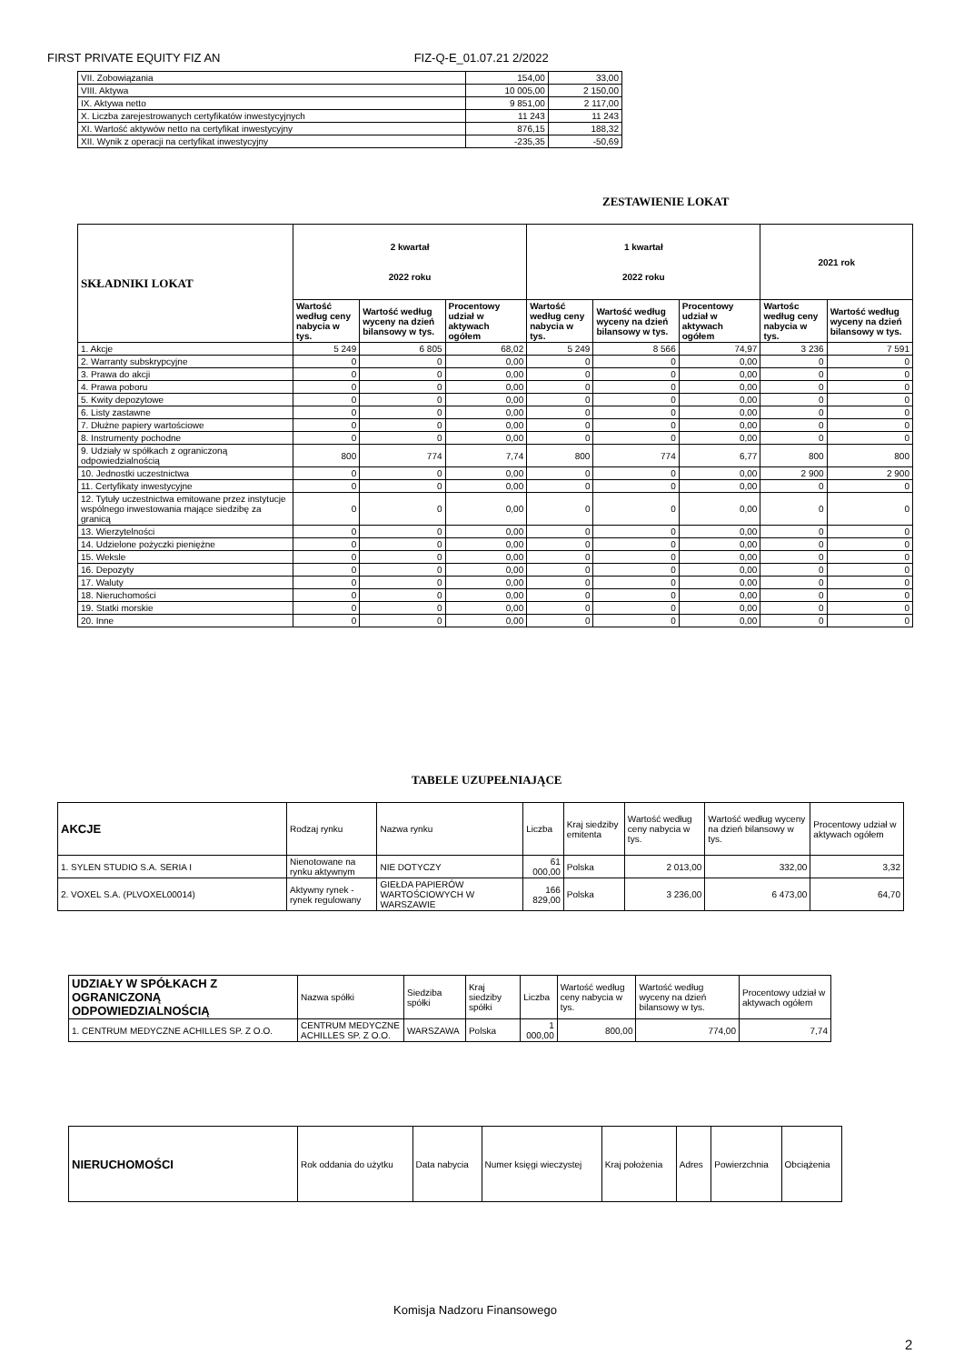FIRST PRIVATE EQUITY FIZ AN FIZ-Q-E_01.07.21 2/2022
| VII. Zobowiązania | 154,00 | 33,00 |
| VIII. Aktywa | 10 005,00 | 2 150,00 |
| IX. Aktywa netto | 9 851,00 | 2 117,00 |
| X. Liczba zarejestrowanych certyfikatów inwestycyjnych | 11 243 | 11 243 |
| XI. Wartość aktywów netto na certyfikat inwestycyjny | 876,15 | 188,32 |
| XII. Wynik z operacji na certyfikat inwestycyjny | -235,35 | -50,69 |
ZESTAWIENIE LOKAT
| SKŁADNIKI LOKAT | 2 kwartał 2022 roku | | | 1 kwartał 2022 roku | | | 2021 rok | |
| --- | --- | --- | --- | --- | --- | --- | --- | --- |
| | Wartość według ceny nabycia w tys. | Wartość według wyceny na dzień bilansowy w tys. | Procentowy udział w aktywach ogółem | Wartość według ceny nabycia w tys. | Wartość według wyceny na dzień bilansowy w tys. | Procentowy udział w aktywach ogółem | Wartośc według ceny nabycia w tys. | Wartość według wyceny na dzień bilansowy w tys. |
| 1. Akcje | 5 249 | 6 805 | 68,02 | 5 249 | 8 566 | 74,97 | 3 236 | 7 591 |
| 2. Warranty subskrypcyjne | 0 | 0 | 0,00 | 0 | 0 | 0,00 | 0 | 0 |
| 3. Prawa do akcji | 0 | 0 | 0,00 | 0 | 0 | 0,00 | 0 | 0 |
| 4. Prawa poboru | 0 | 0 | 0,00 | 0 | 0 | 0,00 | 0 | 0 |
| 5. Kwity depozytowe | 0 | 0 | 0,00 | 0 | 0 | 0,00 | 0 | 0 |
| 6. Listy zastawne | 0 | 0 | 0,00 | 0 | 0 | 0,00 | 0 | 0 |
| 7. Dłużne papiery wartościowe | 0 | 0 | 0,00 | 0 | 0 | 0,00 | 0 | 0 |
| 8. Instrumenty pochodne | 0 | 0 | 0,00 | 0 | 0 | 0,00 | 0 | 0 |
| 9. Udziały w spółkach z ograniczoną odpowiedzialnością | 800 | 774 | 7,74 | 800 | 774 | 6,77 | 800 | 800 |
| 10. Jednostki uczestnictwa | 0 | 0 | 0,00 | 0 | 0 | 0,00 | 2 900 | 2 900 |
| 11. Certyfikaty inwestycyjne | 0 | 0 | 0,00 | 0 | 0 | 0,00 | 0 | 0 |
| 12. Tytuły uczestnictwa emitowane przez instytucje wspólnego inwestowania mające siedzibę za granicą | 0 | 0 | 0,00 | 0 | 0 | 0,00 | 0 | 0 |
| 13. Wierzytelności | 0 | 0 | 0,00 | 0 | 0 | 0,00 | 0 | 0 |
| 14. Udzielone pożyczki pieniężne | 0 | 0 | 0,00 | 0 | 0 | 0,00 | 0 | 0 |
| 15. Weksle | 0 | 0 | 0,00 | 0 | 0 | 0,00 | 0 | 0 |
| 16. Depozyty | 0 | 0 | 0,00 | 0 | 0 | 0,00 | 0 | 0 |
| 17. Waluty | 0 | 0 | 0,00 | 0 | 0 | 0,00 | 0 | 0 |
| 18. Nieruchomości | 0 | 0 | 0,00 | 0 | 0 | 0,00 | 0 | 0 |
| 19. Statki morskie | 0 | 0 | 0,00 | 0 | 0 | 0,00 | 0 | 0 |
| 20. Inne | 0 | 0 | 0,00 | 0 | 0 | 0,00 | 0 | 0 |
TABELE UZUPEŁNIAJĄCE
| AKCJE | Rodzaj rynku | Nazwa rynku | Liczba | Kraj siedziby emitenta | Wartość według ceny nabycia w tys. | Wartość według wyceny na dzień bilansowy w tys. | Procentowy udział w aktywach ogółem |
| 1. SYLEN STUDIO S.A. SERIA I | Nienotowane na rynku aktywnym | NIE DOTYCZY | 61 000,00 | Polska | 2 013,00 | 332,00 | 3,32 |
| 2. VOXEL S.A. (PLVOXEL00014) | Aktywny rynek - rynek regulowany | GIEŁDA PAPIERÓW WARTOŚCIOWYCH W WARSZAWIE | 166 829,00 | Polska | 3 236,00 | 6 473,00 | 64,70 |
| UDZIAŁY W SPÓŁKACH Z OGRANICZONĄ ODPOWIEDZIALNOŚCIĄ | Nazwa spółki | Siedziba spółki | Kraj siedziby spółki | Liczba | Wartość według ceny nabycia w tys. | Wartość według wyceny na dzień bilansowy w tys. | Procentowy udział w aktywach ogółem |
| 1. CENTRUM MEDYCZNE ACHILLES SP. Z O.O. | CENTRUM MEDYCZNE ACHILLES SP. Z O.O. | WARSZAWA | Polska | 1 000,00 | 800,00 | 774,00 | 7,74 |
| NIERUCHOMOŚCI | Rok oddania do użytku | Data nabycia | Numer księgi wieczystej | Kraj położenia | Adres | Powierzchnia | Obciążenia |
Komisja Nadzoru Finansowego
2